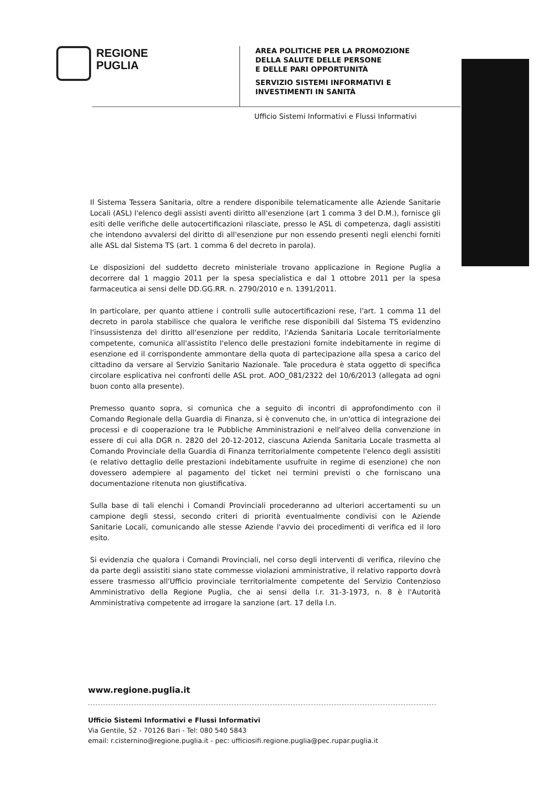REGIONE
PUGLIA
AREA POLITICHE PER LA PROMOZIONE
DELLA SALUTE DELLE PERSONE
E DELLE PARI OPPORTUNITÀ
SERVIZIO SISTEMI INFORMATIVI E
INVESTIMENTI IN SANITÀ
Ufficio Sistemi Informativi e Flussi Informativi
Il Sistema Tessera Sanitaria, oltre a rendere disponibile telematicamente alle Aziende Sanitarie Locali (ASL) l'elenco degli assisti aventi diritto all'esenzione (art 1 comma 3 del D.M.), fornisce gli esiti delle verifiche delle autocertificazioni rilasciate, presso le ASL di competenza, dagli assistiti che intendono avvalersi del diritto di all'esenzione pur non essendo presenti negli elenchi forniti alle ASL dal Sistema TS (art. 1 comma 6 del decreto in parola).
Le disposizioni del suddetto decreto ministeriale trovano applicazione in Regione Puglia a decorrere dal 1 maggio 2011 per la spesa specialistica e dal 1 ottobre 2011 per la spesa farmaceutica ai sensi delle DD.GG.RR. n. 2790/2010 e n. 1391/2011.
In particolare, per quanto attiene i controlli sulle autocertificazioni rese, l'art. 1 comma 11 del decreto in parola stabilisce che qualora le verifiche rese disponibili dal Sistema TS evidenzino l'insussistenza del diritto all'esenzione per reddito, l'Azienda Sanitaria Locale territorialmente competente, comunica all'assistito l'elenco delle prestazioni fornite indebitamente in regime di esenzione ed il corrispondente ammontare della quota di partecipazione alla spesa a carico del cittadino da versare al Servizio Sanitario Nazionale. Tale procedura è stata oggetto di specifica circolare esplicativa nei confronti delle ASL prot. AOO_081/2322 del 10/6/2013 (allegata ad ogni buon conto alla presente).
Premesso quanto sopra, si comunica che a seguito di incontri di approfondimento con il Comando Regionale della Guardia di Finanza, si è convenuto che, in un'ottica di integrazione dei processi e di cooperazione tra le Pubbliche Amministrazioni e nell'alveo della convenzione in essere di cui alla DGR n. 2820 del 20-12-2012, ciascuna Azienda Sanitaria Locale trasmetta al Comando Provinciale della Guardia di Finanza territorialmente competente l'elenco degli assistiti (e relativo dettaglio delle prestazioni indebitamente usufruite in regime di esenzione) che non dovessero adempiere al pagamento del ticket nei termini previsti o che forniscano una documentazione ritenuta non giustificativa.
Sulla base di tali elenchi i Comandi Provinciali procederanno ad ulteriori accertamenti su un campione degli stessi, secondo criteri di priorità eventualmente condivisi con le Aziende Sanitarie Locali, comunicando alle stesse Aziende l'avvio dei procedimenti di verifica ed il loro esito.
Si evidenzia che qualora i Comandi Provinciali, nel corso degli interventi di verifica, rilevino che da parte degli assistiti siano state commesse violazioni amministrative, il relativo rapporto dovrà essere trasmesso all'Ufficio provinciale territorialmente competente del Servizio Contenzioso Amministrativo della Regione Puglia, che ai sensi della l.r. 31-3-1973, n. 8 è l'Autorità Amministrativa competente ad irrogare la sanzione (art. 17 della l.n.
www.regione.puglia.it
Ufficio Sistemi Informativi e Flussi Informativi
Via Gentile, 52 - 70126 Bari - Tel: 080 540 5843
email: r.cisternino@regione.puglia.it - pec: ufficiosifi.regione.puglia@pec.rupar.puglia.it